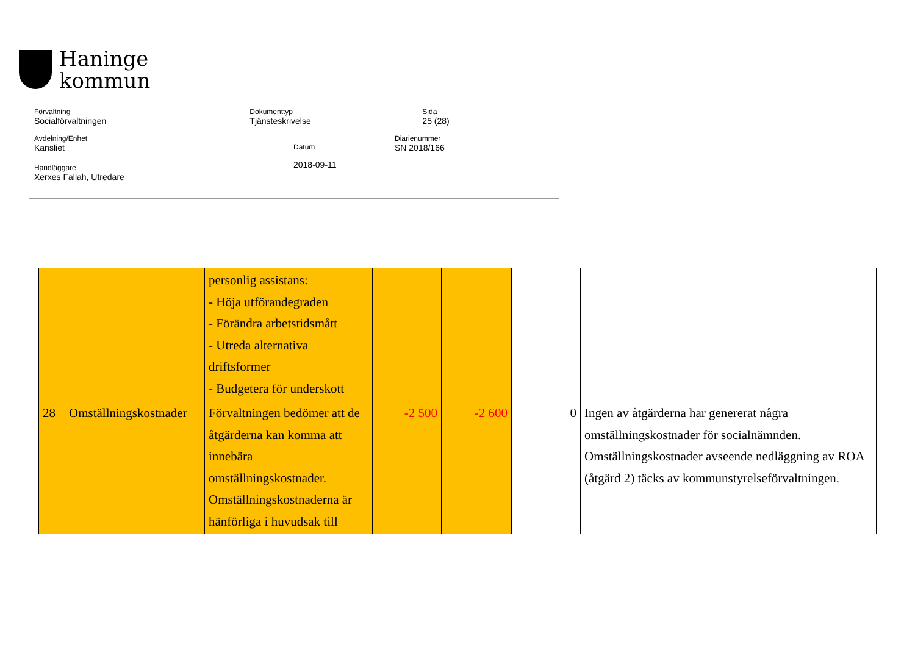Haninge
kommun
Förvaltning
Socialförvaltningen
Dokumenttyp
Tjänsteskrivelse
Sida
25 (28)
Avdelning/Enhet
Kansliet
Datum
2018-09-11
Diarienummer
SN 2018/166
Handläggare
Xerxes Fallah, Utredare
| | | personlig assistans: - Höja utförandegraden - Förändra arbetstidsmått - Utreda alternativa driftsformer - Budgetera för underskott | | | | |
| 28 | Omställningskostnader | Förvaltningen bedömer att de åtgärderna kan komma att innebära omställningskostnader. Omställningskostnaderna är hänförliga i huvudsak till | -2 500 | -2 600 | 0 | Ingen av åtgärderna har genererat några omställningskostnader för socialnämnden. Omställningskostnader avseende nedläggning av ROA (åtgärd 2) täcks av kommunstyrelseförvaltningen. |